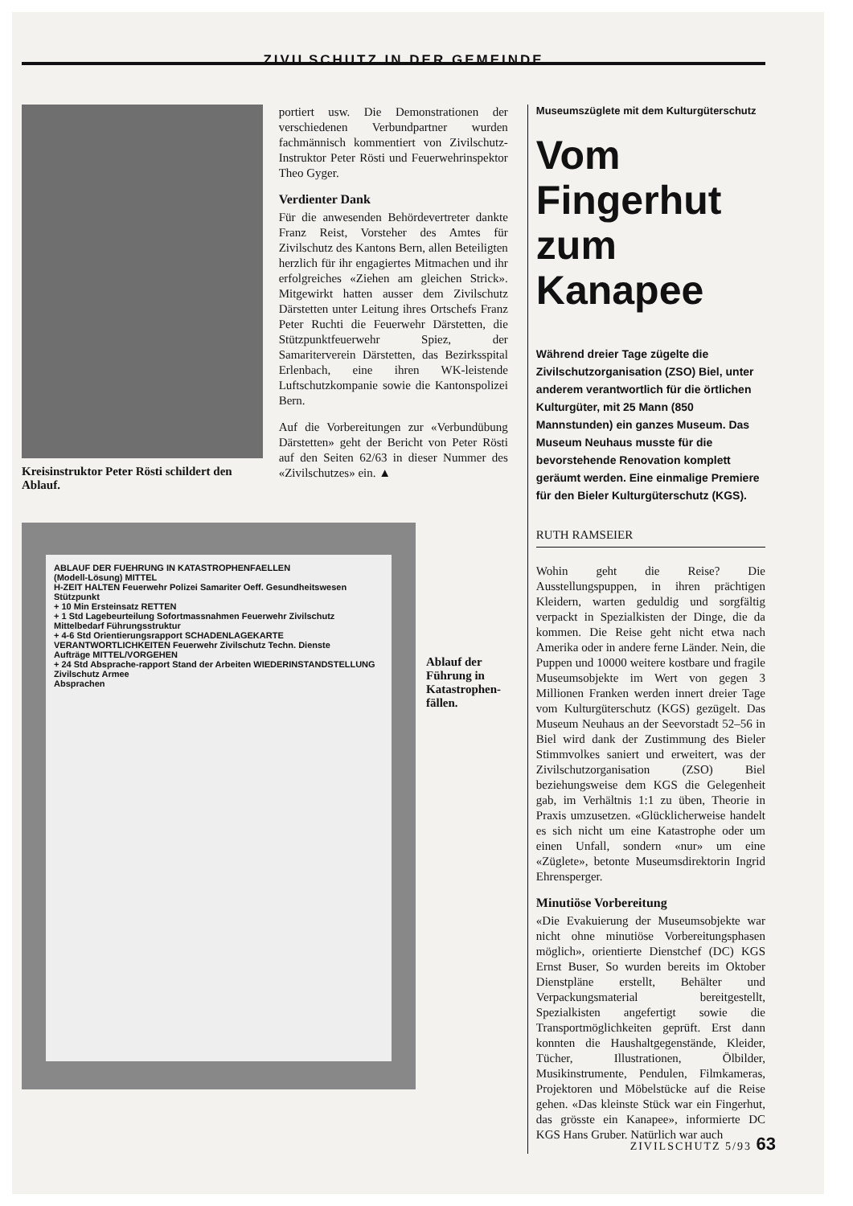ZIVILSCHUTZ IN DER GEMEINDE
Kreisinstruktor Peter Rösti schildert den Ablauf.
portiert usw. Die Demonstrationen der verschiedenen Verbundpartner wurden fachmännisch kommentiert von Zivilschutz-Instruktor Peter Rösti und Feuerwehrinspektor Theo Gyger.
Verdienter Dank
Für die anwesenden Behördevertreter dankte Franz Reist, Vorsteher des Amtes für Zivilschutz des Kantons Bern, allen Beteiligten herzlich für ihr engagiertes Mitmachen und ihr erfolgreiches «Ziehen am gleichen Strick». Mitgewirkt hatten ausser dem Zivilschutz Därstetten unter Leitung ihres Ortschefs Franz Peter Ruchti die Feuerwehr Därstetten, die Stützpunktfeuerwehr Spiez, der Samariterverein Därstetten, das Bezirksspital Erlenbach, eine ihren WK-leistende Luftschutzkompanie sowie die Kantonspolizei Bern.
Auf die Vorbereitungen zur «Verbundübung Därstetten» geht der Bericht von Peter Rösti auf den Seiten 62/63 in dieser Nummer des «Zivilschutzes» ein. ▲
Museumszüglete mit dem Kulturgüterschutz
Vom Fingerhut zum Kanapee
Während dreier Tage zügelte die Zivilschutzorganisation (ZSO) Biel, unter anderem verantwortlich für die örtlichen Kulturgüter, mit 25 Mann (850 Mannstunden) ein ganzes Museum. Das Museum Neuhaus musste für die bevorstehende Renovation komplett geräumt werden. Eine einmalige Premiere für den Bieler Kulturgüterschutz (KGS).
RUTH RAMSEIER
Wohin geht die Reise? Die Ausstellungspuppen, in ihren prächtigen Kleidern, warten geduldig und sorgfältig verpackt in Spezialkisten der Dinge, die da kommen. Die Reise geht nicht etwa nach Amerika oder in andere ferne Länder. Nein, die Puppen und 10000 weitere kostbare und fragile Museumsobjekte im Wert von gegen 3 Millionen Franken werden innert dreier Tage vom Kulturgüterschutz (KGS) gezügelt. Das Museum Neuhaus an der Seevorstadt 52–56 in Biel wird dank der Zustimmung des Bieler Stimmvolkes saniert und erweitert, was der Zivilschutzorganisation (ZSO) Biel beziehungsweise dem KGS die Gelegenheit gab, im Verhältnis 1:1 zu üben, Theorie in Praxis umzusetzen. «Glücklicherweise handelt es sich nicht um eine Katastrophe oder um einen Unfall, sondern «nur» um eine «Züglete», betonte Museumsdirektorin Ingrid Ehrensperger.
Minutiöse Vorbereitung
«Die Evakuierung der Museumsobjekte war nicht ohne minutiöse Vorbereitungsphasen möglich», orientierte Dienstchef (DC) KGS Ernst Buser, So wurden bereits im Oktober Dienstpläne erstellt, Behälter und Verpackungsmaterial bereitgestellt, Spezialkisten angefertigt sowie die Transportmöglichkeiten geprüft. Erst dann konnten die Haushaltgegenstände, Kleider, Tücher, Illustrationen, Ölbilder, Musikinstrumente, Pendulen, Filmkameras, Projektoren und Möbelstücke auf die Reise gehen. «Das kleinste Stück war ein Fingerhut, das grösste ein Kanapee», informierte DC KGS Hans Gruber. Natürlich war auch
ABLAUF DER FUEHRUNG IN KATASTROPHENFAELLEN
(Modell-Lösung) MITTEL
H-ZEIT HALTEN Feuerwehr Polizei Samariter Oeff. Gesundheitswesen Stützpunkt
+ 10 Min Ersteinsatz RETTEN
+ 1 Std Lagebeurteilung Sofortmassnahmen Feuerwehr Zivilschutz
Mittelbedarf Führungsstruktur
+ 4-6 Std Orientierungsrapport SCHADENLAGEKARTE VERANTWORTLICHKEITEN Feuerwehr Zivilschutz Techn. Dienste
Aufträge MITTEL/VORGEHEN
+ 24 Std Absprache-rapport Stand der Arbeiten WIEDERINSTANDSTELLUNG Zivilschutz Armee
Absprachen
Ablauf der Führung in Katastrophen­fällen.
ZIVILSCHUTZ 5/93 63